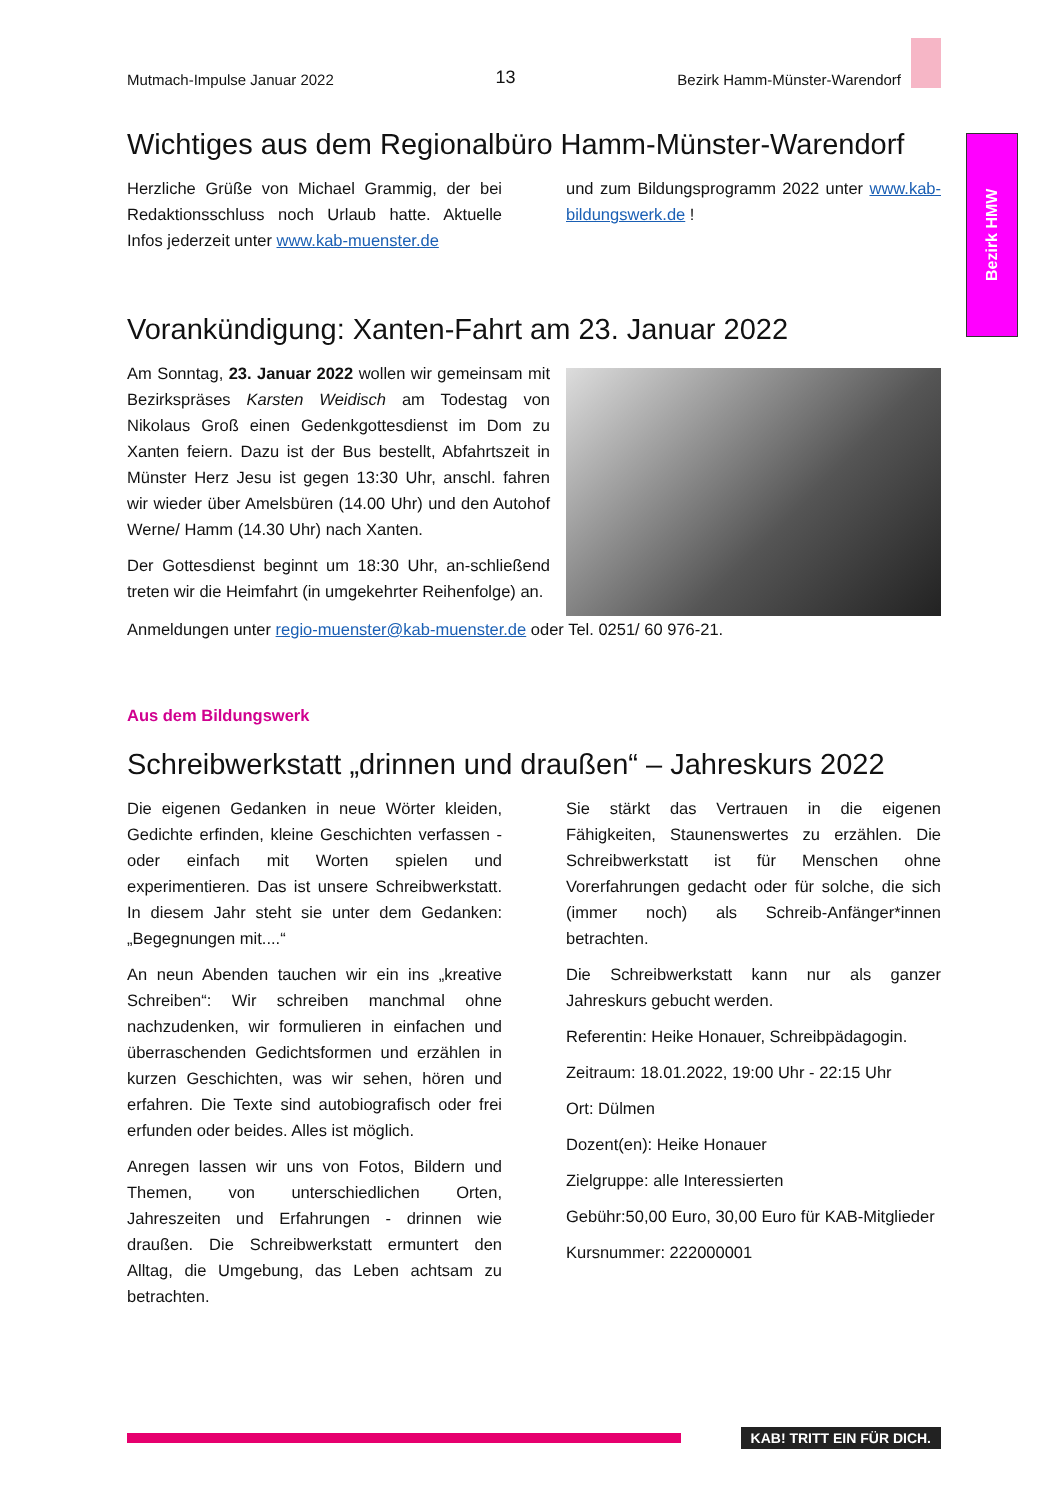Bezirk HMW
Mutmach-Impulse Januar 2022 13 Bezirk Hamm-Münster-Warendorf
Wichtiges aus dem Regionalbüro Hamm-Münster-Warendorf
Herzliche Grüße von Michael Grammig, der bei Redaktionsschluss noch Urlaub hatte. Aktuelle Infos jederzeit unter www.kab-muenster.de
und zum Bildungsprogramm 2022 unter www.kab-bildungswerk.de !
Vorankündigung: Xanten-Fahrt am 23. Januar 2022
Am Sonntag, 23. Januar 2022 wollen wir gemeinsam mit Bezirkspräses Karsten Weidisch am Todestag von Nikolaus Groß einen Gedenkgottesdienst im Dom zu Xanten feiern. Dazu ist der Bus bestellt, Abfahrtszeit in Münster Herz Jesu ist gegen 13:30 Uhr, anschl. fahren wir wieder über Amelsbüren (14.00 Uhr) und den Autohof Werne/ Hamm (14.30 Uhr) nach Xanten.
Der Gottesdienst beginnt um 18:30 Uhr, an-schließend treten wir die Heimfahrt (in umgekehrter Reihenfolge) an.
Anmeldungen unter regio-muenster@kab-muenster.de oder Tel. 0251/ 60 976-21.
Aus dem Bildungswerk
Schreibwerkstatt „drinnen und draußen“ – Jahreskurs 2022
Die eigenen Gedanken in neue Wörter kleiden, Gedichte erfinden, kleine Geschichten verfassen - oder einfach mit Worten spielen und experimentieren. Das ist unsere Schreibwerkstatt. In diesem Jahr steht sie unter dem Gedanken: „Begegnungen mit....“
An neun Abenden tauchen wir ein ins „kreative Schreiben“: Wir schreiben manchmal ohne nachzudenken, wir formulieren in einfachen und überraschenden Gedichtsformen und erzählen in kurzen Geschichten, was wir sehen, hören und erfahren. Die Texte sind autobiografisch oder frei erfunden oder beides. Alles ist möglich.
Anregen lassen wir uns von Fotos, Bildern und Themen, von unterschiedlichen Orten, Jahreszeiten und Erfahrungen - drinnen wie draußen. Die Schreibwerkstatt ermuntert den Alltag, die Umgebung, das Leben achtsam zu betrachten.
Sie stärkt das Vertrauen in die eigenen Fähigkeiten, Staunenswertes zu erzählen. Die Schreibwerkstatt ist für Menschen ohne Vorerfahrungen gedacht oder für solche, die sich (immer noch) als Schreib-Anfänger*innen betrachten.
Die Schreibwerkstatt kann nur als ganzer Jahreskurs gebucht werden.
Referentin: Heike Honauer, Schreibpädagogin.
Zeitraum: 18.01.2022, 19:00 Uhr - 22:15 Uhr
Ort: Dülmen
Dozent(en): Heike Honauer
Zielgruppe: alle Interessierten
Gebühr:50,00 Euro, 30,00 Euro für KAB-Mitglieder
Kursnummer: 222000001
KAB! TRITT EIN FÜR DICH.